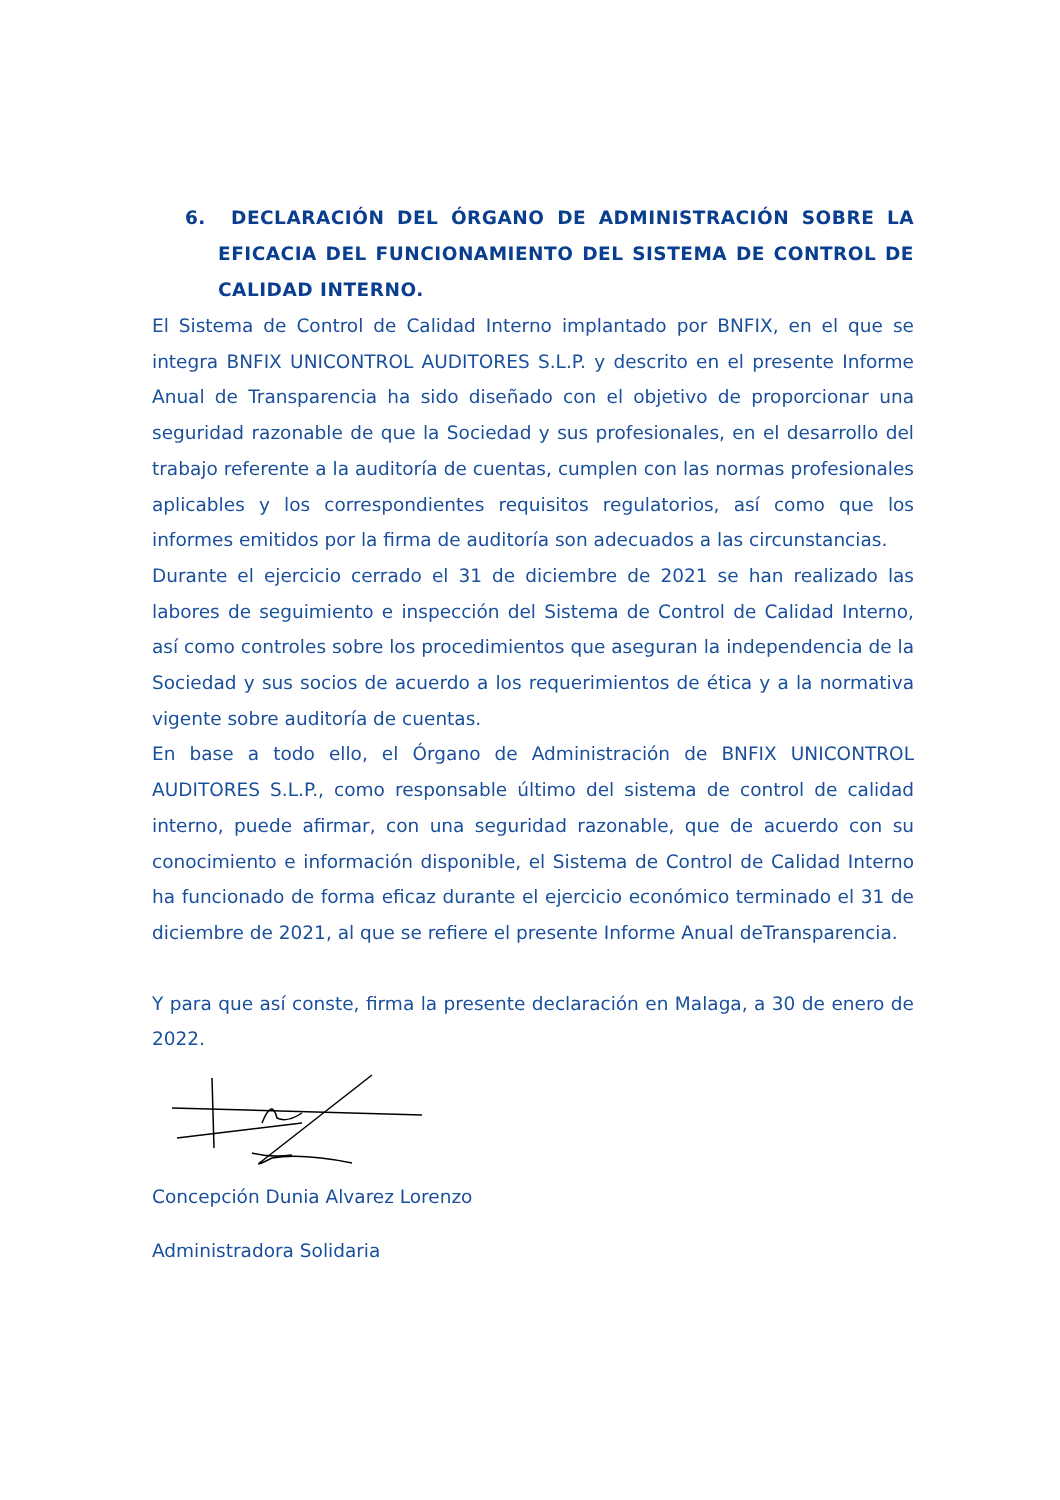6. DECLARACIÓN DEL ÓRGANO DE ADMINISTRACIÓN SOBRE LA EFICACIA DEL FUNCIONAMIENTO DEL SISTEMA DE CONTROL DE CALIDAD INTERNO.
El Sistema de Control de Calidad Interno implantado por BNFIX, en el que se integra BNFIX UNICONTROL AUDITORES S.L.P. y descrito en el presente Informe Anual de Transparencia ha sido diseñado con el objetivo de proporcionar una seguridad razonable de que la Sociedad y sus profesionales, en el desarrollo del trabajo referente a la auditoría de cuentas, cumplen con las normas profesionales aplicables y los correspondientes requisitos regulatorios, así como que los informes emitidos por la firma de auditoría son adecuados a las circunstancias.
Durante el ejercicio cerrado el 31 de diciembre de 2021 se han realizado las labores de seguimiento e inspección del Sistema de Control de Calidad Interno, así como controles sobre los procedimientos que aseguran la independencia de la Sociedad y sus socios de acuerdo a los requerimientos de ética y a la normativa vigente sobre auditoría de cuentas.
En base a todo ello, el Órgano de Administración de BNFIX UNICONTROL AUDITORES S.L.P., como responsable último del sistema de control de calidad interno, puede afirmar, con una seguridad razonable, que de acuerdo con su conocimiento e información disponible, el Sistema de Control de Calidad Interno ha funcionado de forma eficaz durante el ejercicio económico terminado el 31 de diciembre de 2021, al que se refiere el presente Informe Anual deTransparencia.
Y para que así conste, firma la presente declaración en Malaga, a 30 de enero de 2022.
Concepción Dunia Alvarez Lorenzo
Administradora Solidaria